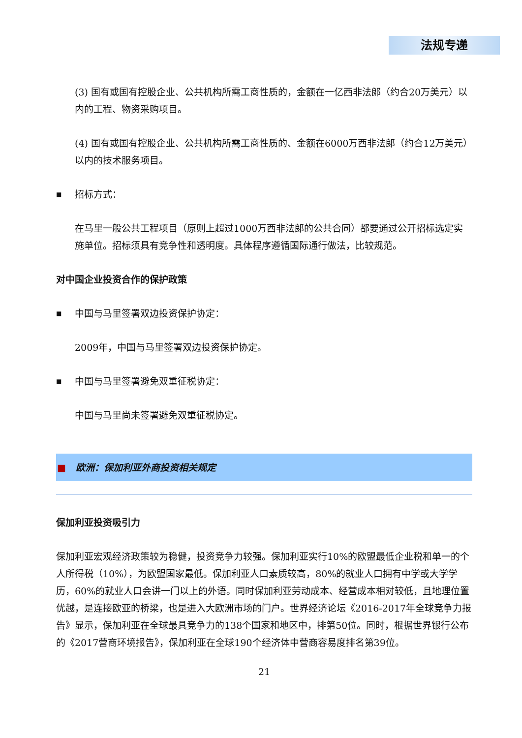法规专递
(3) 国有或国有控股企业、公共机构所需工商性质的，金额在一亿西非法郎（约合20万美元）以内的工程、物资采购项目。
(4) 国有或国有控股企业、公共机构所需工商性质的、金额在6000万西非法郎（约合12万美元）以内的技术服务项目。
■ 招标方式：
在马里一般公共工程项目（原则上超过1000万西非法郎的公共合同）都要通过公开招标选定实施单位。招标须具有竞争性和透明度。具体程序遵循国际通行做法，比较规范。
对中国企业投资合作的保护政策
■ 中国与马里签署双边投资保护协定：
2009年，中国与马里签署双边投资保护协定。
■ 中国与马里签署避免双重征税协定：
中国与马里尚未签署避免双重征税协定。
■ 欧洲：保加利亚外商投资相关规定
保加利亚投资吸引力
保加利亚宏观经济政策较为稳健，投资竞争力较强。保加利亚实行10%的欧盟最低企业税和单一的个人所得税（10%），为欧盟国家最低。保加利亚人口素质较高，80%的就业人口拥有中学或大学学历，60%的就业人口会讲一门以上的外语。同时保加利亚劳动成本、经营成本相对较低，且地理位置优越，是连接欧亚的桥梁，也是进入大欧洲市场的门户。世界经济论坛《2016-2017年全球竞争力报告》显示，保加利亚在全球最具竞争力的138个国家和地区中，排第50位。同时，根据世界银行公布的《2017营商环境报告》，保加利亚在全球190个经济体中营商容易度排名第39位。
21